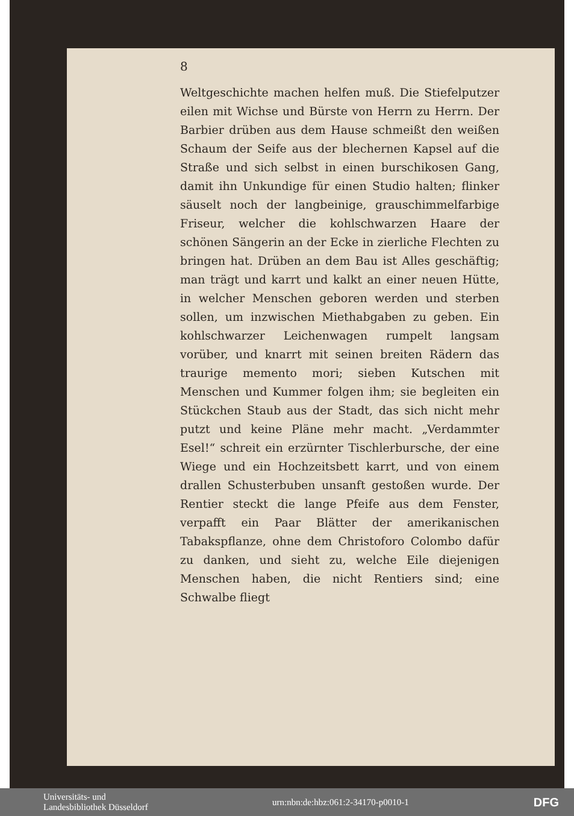8
Weltgeschichte machen helfen muß. Die Stiefelputzer eilen mit Wichse und Bürste von Herrn zu Herrn. Der Barbier drüben aus dem Hause schmeißt den weißen Schaum der Seife aus der blechernen Kapsel auf die Straße und sich selbst in einen burschikosen Gang, damit ihn Unkundige für einen Studio halten; flinker säuselt noch der langbeinige, grauschimmelfarbige Friseur, welcher die kohlschwarzen Haare der schönen Sängerin an der Ecke in zierliche Flechten zu bringen hat. Drüben an dem Bau ist Alles geschäftig; man trägt und karrt und kalkt an einer neuen Hütte, in welcher Menschen geboren werden und sterben sollen, um inzwischen Miethabgaben zu geben. Ein kohlschwarzer Leichenwagen rumpelt langsam vorüber, und knarrt mit seinen breiten Rädern das traurige memento mori; sieben Kutschen mit Menschen und Kummer folgen ihm; sie begleiten ein Stückchen Staub aus der Stadt, das sich nicht mehr putzt und keine Pläne mehr macht. „Verdammter Esel!“ schreit ein erzürnter Tischlerbursche, der eine Wiege und ein Hochzeitsbett karrt, und von einem drallen Schusterbuben unsanft gestoßen wurde. Der Rentier steckt die lange Pfeife aus dem Fenster, verpafft ein Paar Blätter der amerikanischen Tabakspflanze, ohne dem Christoforo Colombo dafür zu danken, und sieht zu, welche Eile diejenigen Menschen haben, die nicht Rentiers sind; eine Schwalbe fliegt
Universitäts- und
Landesbibliothek Düsseldorf
urn:nbn:de:hbz:061:2-34170-p0010-1
DFG